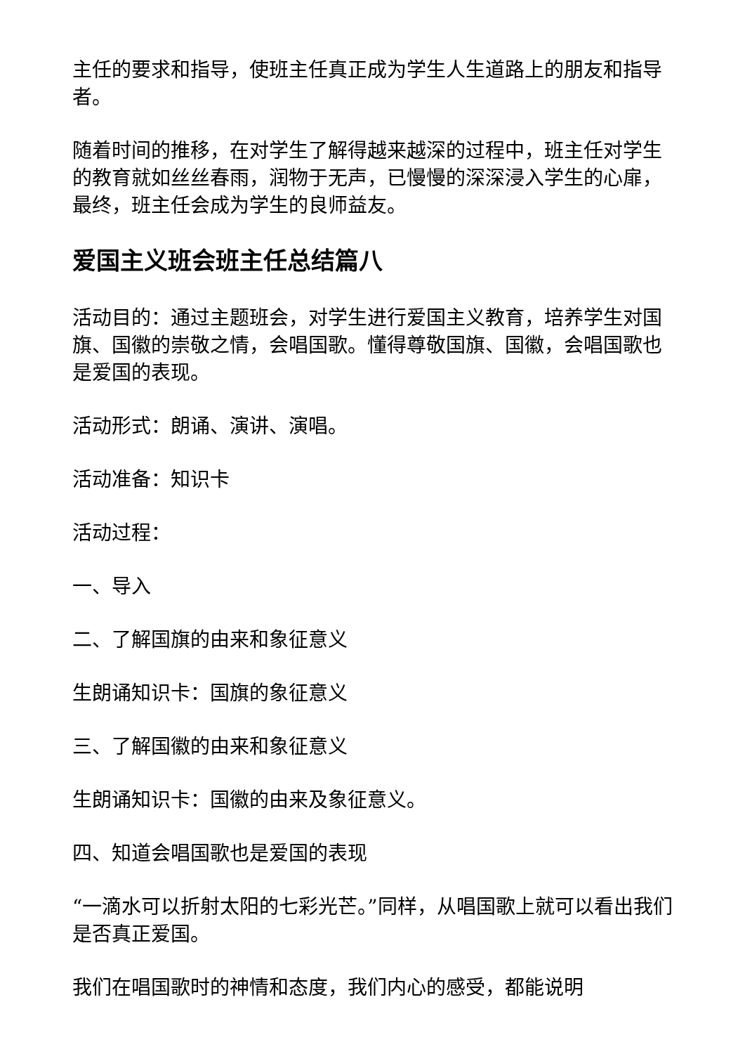主任的要求和指导，使班主任真正成为学生人生道路上的朋友和指导者。
随着时间的推移，在对学生了解得越来越深的过程中，班主任对学生的教育就如丝丝春雨，润物于无声，已慢慢的深深浸入学生的心扉，最终，班主任会成为学生的良师益友。
爱国主义班会班主任总结篇八
活动目的：通过主题班会，对学生进行爱国主义教育，培养学生对国旗、国徽的崇敬之情，会唱国歌。懂得尊敬国旗、国徽，会唱国歌也是爱国的表现。
活动形式：朗诵、演讲、演唱。
活动准备：知识卡
活动过程：
一、导入
二、了解国旗的由来和象征意义
生朗诵知识卡：国旗的象征意义
三、了解国徽的由来和象征意义
生朗诵知识卡：国徽的由来及象征意义。
四、知道会唱国歌也是爱国的表现
“一滴水可以折射太阳的七彩光芒。”同样，从唱国歌上就可以看出我们是否真正爱国。
我们在唱国歌时的神情和态度，我们内心的感受，都能说明